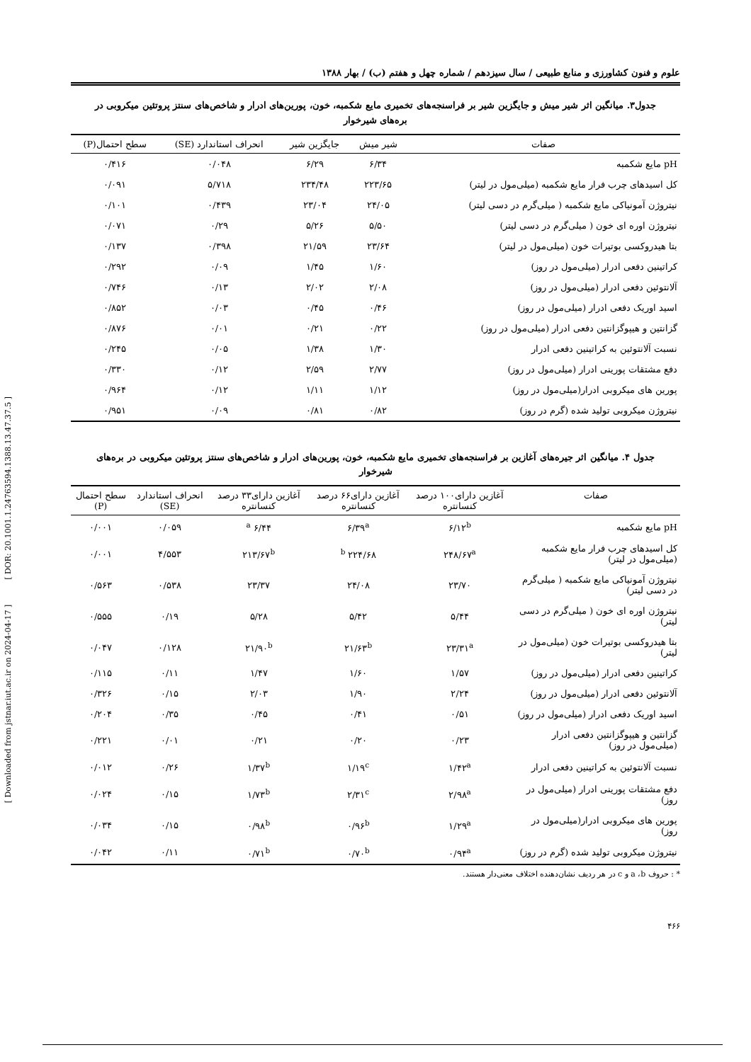[ Downloaded from jstnar.iut.ac.ir on 2024-04-17 ] [ DOR: 20.1001.1.24763594.1388.13.47.37.5 ]
علوم و فنون کشاورزی و منابع طبیعی / سال سیزدهم / شماره چهل و هفتم (ب) / بهار ۱۳۸۸
جدول۳. میانگین اثر شیر میش و جایگزین شیر بر فراسنجه‌های تخمیری مایع شکمبه، خون، پورین‌های ادرار و شاخص‌های سنتز پروتئین میکروبی در بره‌های شیرخوار
| صفات | شیر میش | جایگزین شیر | انحراف استاندارد (SE) | سطح احتمال(P) |
| --- | --- | --- | --- | --- |
| pH مایع شکمبه | ۶/۳۴ | ۶/۲۹ | ۰/۰۴۸ | ۰/۴۱۶ |
| کل اسیدهای چرب فرار مایع شکمبه (میلی‌مول در لیتر) | ۲۲۳/۶۵ | ۲۳۴/۴۸ | ۵/۷۱۸ | ۰/۰۹۱ |
| نیتروژن آمونیاکی مایع شکمبه ( میلی‌گرم در دسی لیتر) | ۲۴/۰۵ | ۲۳/۰۴ | ۰/۴۳۹ | ۰/۱۰۱ |
| نیتروژن اوره ای خون ( میلی‌گرم در دسی لیتر) | ۵/۵۰ | ۵/۲۶ | ۰/۲۹ | ۰/۰۷۱ |
| بتا هیدروکسی بوتیرات خون (میلی‌مول در لیتر) | ۲۳/۶۴ | ۲۱/۵۹ | ۰/۳۹۸ | ۰/۱۳۷ |
| کراتینین دفعی ادرار (میلی‌مول در روز) | ۱/۶۰ | ۱/۴۵ | ۰/۰۹ | ۰/۲۹۲ |
| آلانتوئین دفعی ادرار (میلی‌مول در روز) | ۲/۰۸ | ۲/۰۲ | ۰/۱۳ | ۰/۷۴۶ |
| اسید اوریک دفعی ادرار (میلی‌مول در روز) | ۰/۴۶ | ۰/۴۵ | ۰/۰۳ | ۰/۸۵۲ |
| گزانتین و هیپوگزانتین دفعی ادرار (میلی‌مول در روز) | ۰/۲۲ | ۰/۲۱ | ۰/۰۱ | ۰/۸۷۶ |
| نسبت آلانتوئین به کراتینین دفعی ادرار | ۱/۳۰ | ۱/۳۸ | ۰/۰۵ | ۰/۲۴۵ |
| دفع مشتقات پورینی ادرار (میلی‌مول در روز) | ۲/۷۷ | ۲/۵۹ | ۰/۱۲ | ۰/۳۳۰ |
| پورین های میکروبی ادرار(میلی‌مول در روز) | ۱/۱۲ | ۱/۱۱ | ۰/۱۲ | ۰/۹۶۴ |
| نیتروژن میکروبی تولید شده (گرم در روز) | ۰/۸۲ | ۰/۸۱ | ۰/۰۹ | ۰/۹۵۱ |
جدول ۴. میانگین اثر جیره‌های آغازین بر فراسنجه‌های تخمیری مایع شکمبه، خون، پورین‌های ادرار و شاخص‌های سنتز پروتئین میکروبی در بره‌های شیرخوار
| صفات | آغازین دارای۱۰۰ درصد کنسانتره | آغازین دارای۶۶ درصد کنسانتره | آغازین دارای۳۳ درصد کنسانتره | انحراف استاندارد (SE) | سطح احتمال (P) |
| --- | --- | --- | --- | --- | --- |
| pH مایع شکمبه | ۶/۱۲<sup>b</sup> | ۶/۳۹<sup>a</sup> | ۶/۴۴ <sup>a</sup> | ۰/۰۵۹ | ۰/۰۰۱ |
| کل اسیدهای چرب فرار مایع شکمبه (میلی‌مول در لیتر) | ۲۴۸/۶۷<sup>a</sup> | ۲۲۴/۶۸ <sup>b</sup> | ۲۱۳/۶۷<sup>b</sup> | ۴/۵۵۳ | ۰/۰۰۱ |
| نیتروژن آمونیاکی مایع شکمبه ( میلی‌گرم در دسی لیتر) | ۲۳/۷۰ | ۲۴/۰۸ | ۲۳/۳۷ | ۰/۵۳۸ | ۰/۵۶۳ |
| نیتروژن اوره ای خون ( میلی‌گرم در دسی لیتر) | ۵/۴۴ | ۵/۴۲ | ۵/۲۸ | ۰/۱۹ | ۰/۵۵۵ |
| بتا هیدروکسی بوتیرات خون (میلی‌مول در لیتر) | ۲۳/۳۱<sup>a</sup> | ۲۱/۶۳<sup>b</sup> | ۲۱/۹۰<sup>b</sup> | ۰/۱۲۸ | ۰/۰۴۷ |
| کراتینین دفعی ادرار (میلی‌مول در روز) | ۱/۵۷ | ۱/۶۰ | ۱/۴۷ | ۰/۱۱ | ۰/۱۱۵ |
| آلانتوئین دفعی ادرار (میلی‌مول در روز) | ۲/۲۴ | ۱/۹۰ | ۲/۰۳ | ۰/۱۵ | ۰/۳۲۶ |
| اسید اوریک دفعی ادرار (میلی‌مول در روز) | ۰/۵۱ | ۰/۴۱ | ۰/۴۵ | ۰/۳۵ | ۰/۲۰۴ |
| گزانتین و هیپوگزانتین دفعی ادرار (میلی‌مول در روز) | ۰/۲۳ | ۰/۲۰ | ۰/۲۱ | ۰/۰۱ | ۰/۲۲۱ |
| نسبت آلانتوئین به کراتینین دفعی ادرار | ۱/۴۲<sup>a</sup> | ۱/۱۹<sup>c</sup> | ۱/۳۷<sup>b</sup> | ۰/۲۶ | ۰/۰۱۲ |
| دفع مشتقات پورینی ادرار (میلی‌مول در روز) | ۲/۹۸<sup>a</sup> | ۲/۳۱<sup>c</sup> | ۱/۷۳<sup>b</sup> | ۰/۱۵ | ۰/۰۲۴ |
| پورین های میکروبی ادرار(میلی‌مول در روز) | ۱/۲۹<sup>a</sup> | ۰/۹۶<sup>b</sup> | ۰/۹۸<sup>b</sup> | ۰/۱۵ | ۰/۰۳۴ |
| نیتروژن میکروبی تولید شده (گرم در روز) | ۰/۹۴<sup>a</sup> | ۰/۷۰<sup>b</sup> | ۰/۷۱<sup>b</sup> | ۰/۱۱ | ۰/۰۴۲ |
* : حروف a ،b و c در هر ردیف نشان‌دهنده اختلاف معنی‌دار هستند.
۴۶۶